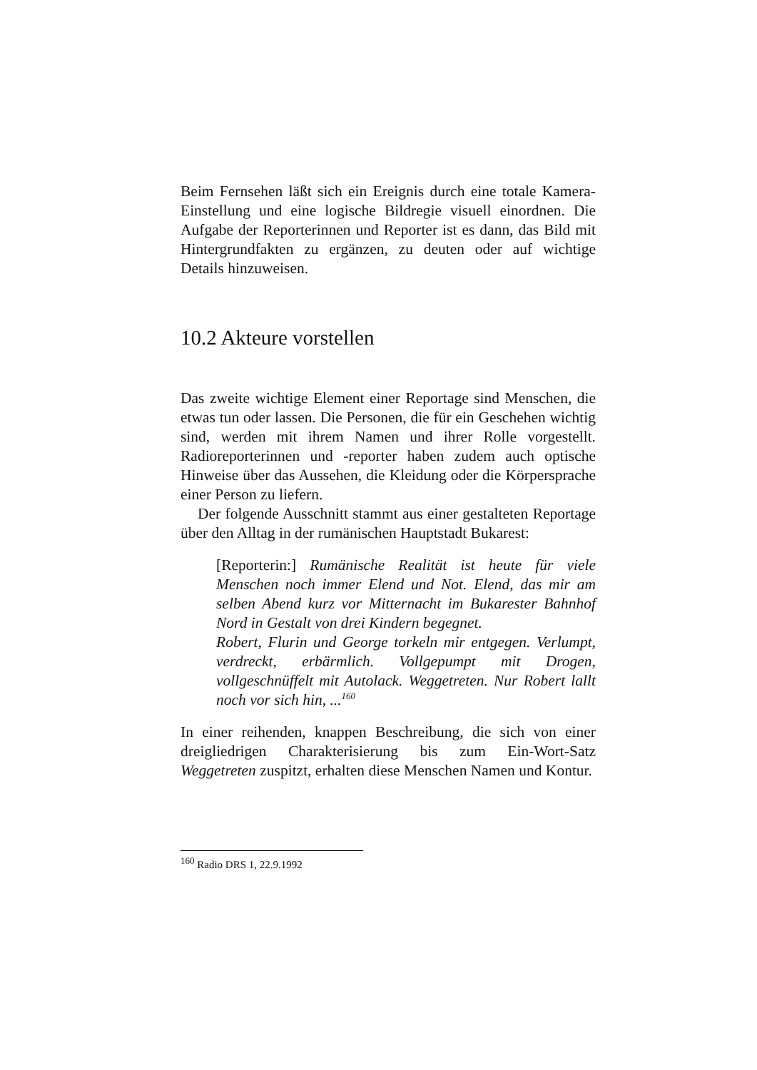Beim Fernsehen läßt sich ein Ereignis durch eine totale Kamera-Einstellung und eine logische Bildregie visuell einordnen. Die Aufgabe der Reporterinnen und Reporter ist es dann, das Bild mit Hintergrundfakten zu ergänzen, zu deuten oder auf wichtige Details hinzuweisen.
10.2 Akteure vorstellen
Das zweite wichtige Element einer Reportage sind Menschen, die etwas tun oder lassen. Die Personen, die für ein Geschehen wichtig sind, werden mit ihrem Namen und ihrer Rolle vorgestellt. Radioreporterinnen und -reporter haben zudem auch optische Hinweise über das Aussehen, die Kleidung oder die Körpersprache einer Person zu liefern.
Der folgende Ausschnitt stammt aus einer gestalteten Reportage über den Alltag in der rumänischen Hauptstadt Bukarest:
[Reporterin:] Rumänische Realität ist heute für viele Menschen noch immer Elend und Not. Elend, das mir am selben Abend kurz vor Mitternacht im Bukarester Bahnhof Nord in Gestalt von drei Kindern begegnet.
Robert, Flurin und George torkeln mir entgegen. Verlumpt, verdreckt, erbärmlich. Vollgepumpt mit Drogen, vollgeschnüffelt mit Autolack. Weggetreten. Nur Robert lallt noch vor sich hin, ...<sup>160</sup>
In einer reihenden, knappen Beschreibung, die sich von einer dreigliedrigen Charakterisierung bis zum Ein-Wort-Satz Weggetreten zuspitzt, erhalten diese Menschen Namen und Kontur.
<sup>160</sup> Radio DRS 1, 22.9.1992